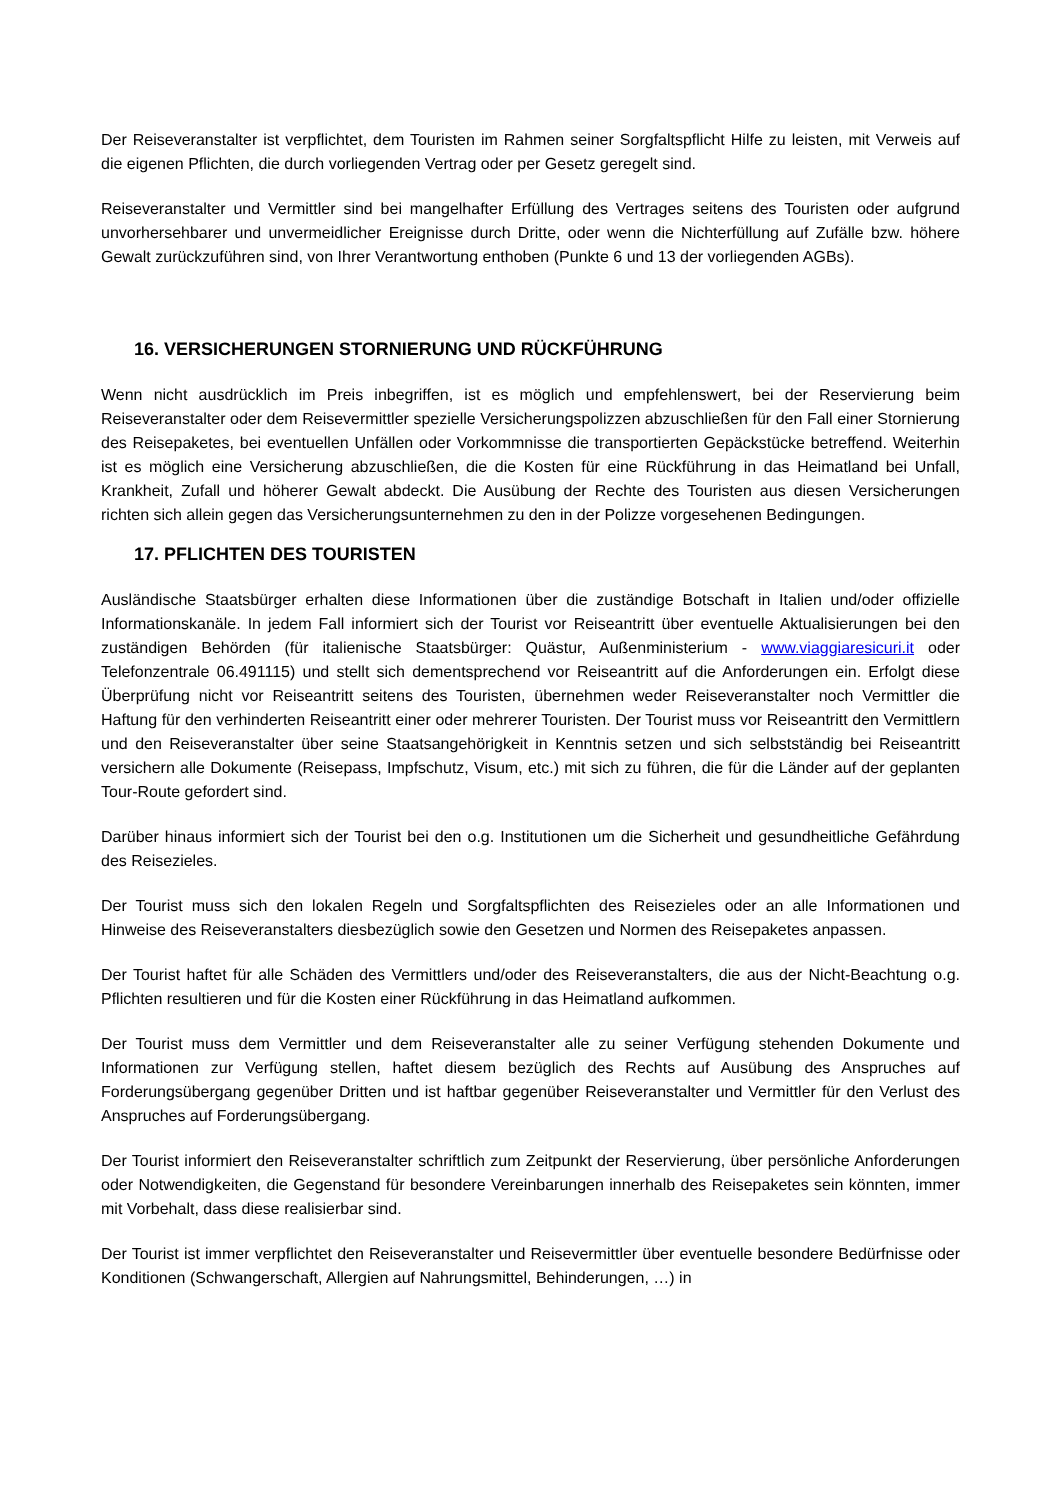Der Reiseveranstalter ist verpflichtet, dem Touristen im Rahmen seiner Sorgfaltspflicht Hilfe zu leisten, mit Verweis auf die eigenen Pflichten, die durch vorliegenden Vertrag oder per Gesetz geregelt sind.
Reiseveranstalter und Vermittler sind bei mangelhafter Erfüllung des Vertrages seitens des Touristen oder aufgrund unvorhersehbarer und unvermeidlicher Ereignisse durch Dritte, oder wenn die Nichterfüllung auf Zufälle bzw. höhere Gewalt zurückzuführen sind, von Ihrer Verantwortung enthoben (Punkte 6 und 13 der vorliegenden AGBs).
16. VERSICHERUNGEN STORNIERUNG UND RÜCKFÜHRUNG
Wenn nicht ausdrücklich im Preis inbegriffen, ist es möglich und empfehlenswert, bei der Reservierung beim Reiseveranstalter oder dem Reisevermittler spezielle Versicherungspolizzen abzuschließen für den Fall einer Stornierung des Reisepaketes, bei eventuellen Unfällen oder Vorkommnisse die transportierten Gepäckstücke betreffend. Weiterhin ist es möglich eine Versicherung abzuschließen, die die Kosten für eine Rückführung in das Heimatland bei Unfall, Krankheit, Zufall und höherer Gewalt abdeckt. Die Ausübung der Rechte des Touristen aus diesen Versicherungen richten sich allein gegen das Versicherungsunternehmen zu den in der Polizze vorgesehenen Bedingungen.
17. PFLICHTEN DES TOURISTEN
Ausländische Staatsbürger erhalten diese Informationen über die zuständige Botschaft in Italien und/oder offizielle Informationskanäle. In jedem Fall informiert sich der Tourist vor Reiseantritt über eventuelle Aktualisierungen bei den zuständigen Behörden (für italienische Staatsbürger: Quästur, Außenministerium - www.viaggiaresicuri.it oder Telefonzentrale 06.491115) und stellt sich dementsprechend vor Reiseantritt auf die Anforderungen ein. Erfolgt diese Überprüfung nicht vor Reiseantritt seitens des Touristen, übernehmen weder Reiseveranstalter noch Vermittler die Haftung für den verhinderten Reiseantritt einer oder mehrerer Touristen. Der Tourist muss vor Reiseantritt den Vermittlern und den Reiseveranstalter über seine Staatsangehörigkeit in Kenntnis setzen und sich selbstständig bei Reiseantritt versichern alle Dokumente (Reisepass, Impfschutz, Visum, etc.) mit sich zu führen, die für die Länder auf der geplanten Tour-Route gefordert sind.
Darüber hinaus informiert sich der Tourist bei den o.g. Institutionen um die Sicherheit und gesundheitliche Gefährdung des Reisezieles.
Der Tourist muss sich den lokalen Regeln und Sorgfaltspflichten des Reisezieles oder an alle Informationen und Hinweise des Reiseveranstalters diesbezüglich sowie den Gesetzen und Normen des Reisepaketes anpassen.
Der Tourist haftet für alle Schäden des Vermittlers und/oder des Reiseveranstalters, die aus der Nicht-Beachtung o.g. Pflichten resultieren und für die Kosten einer Rückführung in das Heimatland aufkommen.
Der Tourist muss dem Vermittler und dem Reiseveranstalter alle zu seiner Verfügung stehenden Dokumente und Informationen zur Verfügung stellen, haftet diesem bezüglich des Rechts auf Ausübung des Anspruches auf Forderungsübergang gegenüber Dritten und ist haftbar gegenüber Reiseveranstalter und Vermittler für den Verlust des Anspruches auf Forderungsübergang.
Der Tourist informiert den Reiseveranstalter schriftlich zum Zeitpunkt der Reservierung, über persönliche Anforderungen oder Notwendigkeiten, die Gegenstand für besondere Vereinbarungen innerhalb des Reisepaketes sein könnten, immer mit Vorbehalt, dass diese realisierbar sind.
Der Tourist ist immer verpflichtet den Reiseveranstalter und Reisevermittler über eventuelle besondere Bedürfnisse oder Konditionen (Schwangerschaft, Allergien auf Nahrungsmittel, Behinderungen, …) in